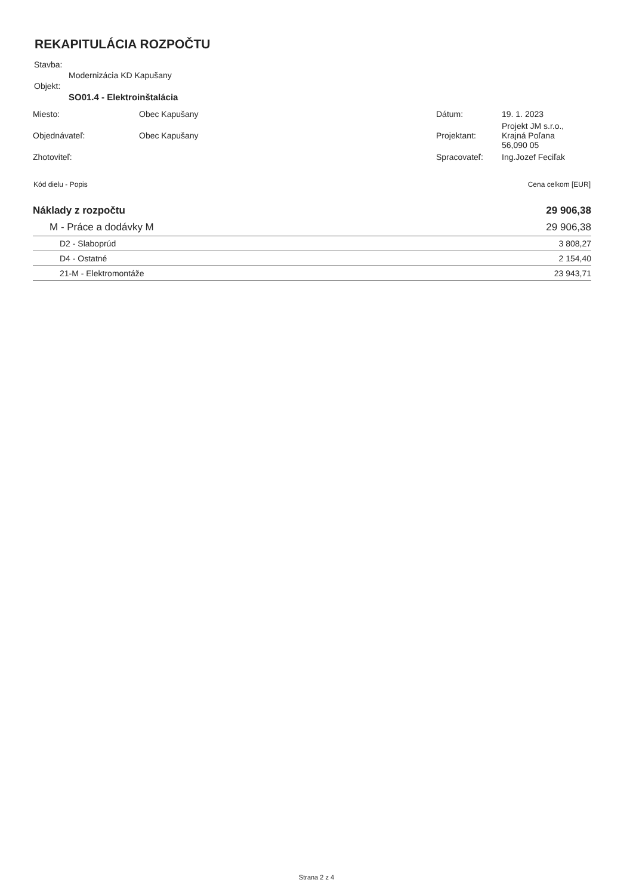REKAPITULÁCIA ROZPOČTU
Stavba:
Modernizácia KD Kapušany
Objekt:
SO01.4 - Elektroinštalácia
| Miesto: | Obec Kapušany | Dátum: | 19. 1. 2023 |
| Objednávateľ: | Obec Kapušany | Projektant: | Projekt JM s.r.o., Krajná Poľana 56,090 05 |
| Zhotoviteľ: | | Spracovateľ: | Ing.Jozef Feciľak |
| Kód dielu - Popis | Cena celkom [EUR] |
| --- | --- |
| Náklady z rozpočtu | 29 906,38 |
| M - Práce a dodávky M | 29 906,38 |
| D2 - Slaboprúd | 3 808,27 |
| D4 - Ostatné | 2 154,40 |
| 21-M - Elektromontáže | 23 943,71 |
Strana 2 z 4